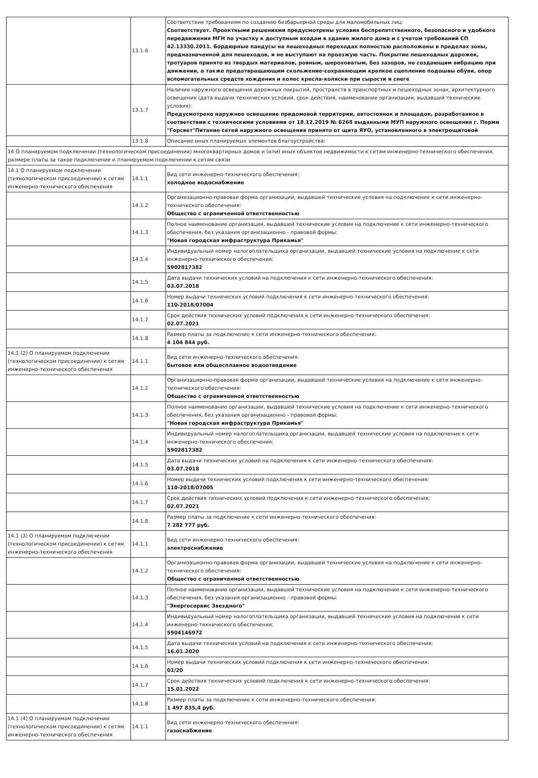| | 13.1.6 | Соответствие требованиям по созданию безбарьерной среды для маломобильных лиц: Соответствует. Проектными решениями предусмотрены условия беспрепятственного, безопасного и удобного передвижения МГН по участку к доступным входам в здание жилого дома и с учетом требований СП 42.13330.2011. Бордюрные пандусы на пешеходных переходах полностью расположены в пределах зоны, предназначенной для пешеходов, и не выступают на проезжую часть. Покрытие пешеходных дорожек, тротуаров принято из твердых материалов, ровным, шероховатым, без зазоров, не создающим вибрацию при движении, а также предотвращающим скольжение-сохраняющим крепкое сцепление подошвы обуви, опор вспомогательных средств хождения и колес кресла-коляски при сырости и снеге |
| | 13.1.7 | Наличие наружного освещения дорожных покрытий, пространств в транспортных и пешеходных зонах, архитектурного освещения (дата выдачи технических условий, срок действия, наименование организации, выдавшей технические условия): Предусмотрено наружное освещение придомовой территории, автостоянок и площадок, разработанное в соответствии с техническими условиями от 18.12.2019 № 6268 выданными МУП наружного освещения г. Перми "Горсвет"Питание сетей наружного освещения принято от щита ЯУО, установленного в электрощитовой |
| | 13.1.8 | Описание иных планируемых элементов благоустройства: |
| 14 О планируемом подключении (технологическом присоединении) многоквартирных домов и (или) иных объектов недвижимости к сетям инженерно-технического обеспечения, размере платы за такое подключение и планируемом подключении к сетям связи | | |
| 14.1 О планируемом подключении (технологическом присоединении) к сетям инженерно-технического обеспечения | 14.1.1 | Вид сети инженерно-технического обеспечения: холодное водоснабжение |
| | 14.1.2 | Организационно-правовая форма организации, выдавшей технические условия на подключение к сети инженерно-технического обеспечения: Общество с ограниченной ответственностью |
| | 14.1.3 | Полное наименование организации, выдавшей технические условия на подключение к сети инженерно-технического обеспечения, без указания организационно - правовой формы: "Новая городская инфраструктура Прикамья" |
| | 14.1.4 | Индивидуальный номер налогоплательщика организации, выдавшей технические условия на подключение к сети инженерно-технического обеспечения: 5902817382 |
| | 14.1.5 | Дата выдачи технических условий на подключения к сети инженерно-технического обеспечения: 03.07.2018 |
| | 14.1.6 | Номер выдачи технических условий подключения к сети инженерно-технического обеспечения: 110-2018/07004 |
| | 14.1.7 | Срок действия технических условий подключения к сети инженерно-технического обеспечения: 02.07.2021 |
| | 14.1.8 | Размер платы за подключение к сети инженерно-технического обеспечения: 4 104 844 руб. |
| 14.1 (2) О планируемом подключении (технологическом присоединении) к сетям инженерно-технического обеспечения | 14.1.1 | Вид сети инженерно-технического обеспечения: бытовое или общесплавное водоотведение |
| | 14.1.2 | Организационно-правовая форма организации, выдавшей технические условия на подключение к сети инженерно-технического обеспечения: Общество с ограниченной ответственностью |
| | 14.1.3 | Полное наименование организации, выдавшей технические условия на подключение к сети инженерно-технического обеспечения, без указания организационно - правовой формы: "Новая городская инфраструктура Прикамья" |
| | 14.1.4 | Индивидуальный номер налогоплательщика организации, выдавшей технические условия на подключение к сети инженерно-технического обеспечения: 5902817382 |
| | 14.1.5 | Дата выдачи технических условий на подключения к сети инженерно-технического обеспечения: 03.07.2018 |
| | 14.1.6 | Номер выдачи технических условий подключения к сети инженерно-технического обеспечения: 110-2018/07005 |
| | 14.1.7 | Срок действия технических условий подключения к сети инженерно-технического обеспечения: 02.07.2021 |
| | 14.1.8 | Размер платы за подключение к сети инженерно-технического обеспечения: 7 282 777 руб. |
| 14.1 (3) О планируемом подключении (технологическом присоединении) к сетям инженерно-технического обеспечения | 14.1.1 | Вид сети инженерно-технического обеспечения: электроснабжение |
| | 14.1.2 | Организационно-правовая форма организации, выдавшей технические условия на подключение к сети инженерно-технического обеспечения: Общество с ограниченной ответственностью |
| | 14.1.3 | Полное наименование организации, выдавшей технические условия на подключение к сети инженерно-технического обеспечения, без указания организационно - правовой формы: "Энергосервис Звездного" |
| | 14.1.4 | Индивидуальный номер налогоплательщика организации, выдавшей технические условия на подключение к сети инженерно-технического обеспечения: 5904146972 |
| | 14.1.5 | Дата выдачи технических условий на подключения к сети инженерно-технического обеспечения: 16.01.2020 |
| | 14.1.6 | Номер выдачи технических условий подключения к сети инженерно-технического обеспечения: 01/20 |
| | 14.1.7 | Срок действия технических условий подключения к сети инженерно-технического обеспечения: 15.01.2022 |
| | 14.1.8 | Размер платы за подключение к сети инженерно-технического обеспечения: 1 497 835,4 руб. |
| 14.1 (4) О планируемом подключении (технологическом присоединении) к сетям инженерно-технического обеспечения | 14.1.1 | Вид сети инженерно-технического обеспечения: газоснабжение |